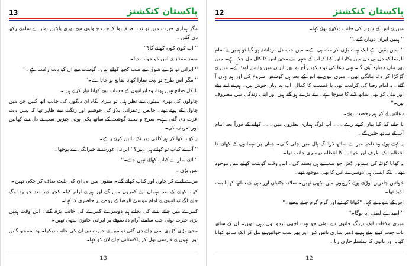پاکستان کنکشنز 12
میں نے اس کے شوہر کی جانب دیکھتے ہوئے کہا۔
'' ہمیں ایران دوبارہ گئے۔''
'' ہمیں یقین ہے ایک بہت بڑی کرامت ہی ہے۔ میں جب دل برداشتہ ہو گیا تو ہمیں نے امام الرضا کو دل ہی دل میں پکارا اور کہا کہ آپ کے شہر سے مجھے اس کا کال مل چکا ہے۔ میں پھر یہاں دوبارہ آؤں گا۔ یہی دعا کی تو دیکھیں آج ہم پھر ایران میں واپس لوٹ آئے۔ میں نے گڑگڑا کر دعا مانگی تھی۔ میری بیوی نے اس کے بعد ہی کوشش شروع کی اور ہم یہاں آ گئے۔ یہ امام رضا کی کرامت تھی یا قسمت کا کمال، اب ہم یہاں خوش ہیں۔ ہم نے اپنے بیٹے اور بیٹی کو بھی ساتھ لانے کا سوچا ہے۔ بیٹے بڑے ہو گئے ہیں اور اپنی زندگی میں مصروف ہیں۔''
دعائیں لے کر ہم رخصت ہوئے۔
نا جانے کیا کیا بیان کرتے رہے۔۔۔ آپ لوگ ہماری نظروں میں۔۔۔ کھانے کے فوراً بعد امام آپ کے ساتھ چلیں گے۔
یہ کہتے ہوئے وہ ناجیہ میرے ساتھ ڈرائنگ ہال میں چلی گئی۔ جہاں پر مہمانوں کے کھانے کا انتظام ایک طرف اور خواتین کا انتظام دوسری جانب تھا۔
یہ کھانا کوئٹہ کی مشہور ڈش جو سب نے ہی پسند کی۔ اس وقت گوشت کھانے میں موجود تھے۔ بلکہ ایسی ہی دوسرے اس کا بھی موجود تھے۔
خواتین چادریں اوڑھے ہوئے گروپوں میں بیٹھی تھیں۔ سلاد، چٹنیاں اور دہی کے ساتھ کھانا بہت لذیذ تھا۔
اس کے شوہر نے کہا، ''کھانا کھائیے اور گرم گرم چائے پیجیے۔''
'' امید ہے لطف آیا ہوگا۔''
میری ملاقات ایک بزرگ خاتون سے ہوئی جو بہت اچھی اردو بول رہی تھیں۔ ان کے ساتھ بات چیت کرتے ہوئے ہم نے ڈھیر ساری باتیں کیں اور پھر سب خواتین نے مل کر ایک ساتھ کھانا کھایا اور باتوں کا سلسلہ جاری رہا۔
12
پاکستان کنکشنز 13
مگر ہماری حیرت میں تو تب اضافہ ہوا کہ جب چاولوں سے بھری پلیٹیں ہمارے سامنے رکھ دی گئیں۔
'' اب کون کون کھائے گا؟''
مسز ممتاز نے اس کو جواب دیا۔
'' ایرانی تو بڑے شوق سے سب کچھ کھاتے ہیں۔ گوشت سے ان کو بہت رغبت ہے۔''
'' مگر اس طرح تو بہت سارا کھانا ضائع ہو جاتا ہے۔''
بالکل ضائع نہیں ہوتا، وہ ایرانیوں کے حساب سے کھانا تیار کرتے ہیں۔
چاولوں کی بھری پلیٹوں سے نظر ہٹی تو میری نگاہ ان دیگوں کی جانب اٹھ گئیں جن میں چاول پکے ہوئے تھے۔ خالص زعفرانی پلاؤ کی خوشبو اور رنگت سے ظاہر تھا کہ ہمیں بہت عزت دی گئی ہے۔ سرخ و سپید گوشت کے ساتھ پکی ہوئی چیزیں سب نے دل سے کھائیں اور تعریف کی۔
یہ کھانا کھا کر ہم کافی دیر تک باتیں کرتے رہے۔
'' آپ نے کباب تو کھائے ہی نہیں؟'' ایرانی عورت نے حیرانگی سے پوچھا۔
'' اتنے سارے کباب کھائے نہیں جاتے۔''
بس پڑی۔
مزے لے لے کر چاول اور کباب کھائے گئے۔ منٹوں میں ہی ان کی پلیٹ صاف کر چکی تھیں۔
کھانا کھانے کے بعد مہمان اپنے کمروں میں گئے اور ہم نے آرام کیا۔ کچھ دیر بعد جو وہ لوگ جانے لگے تو انہوں نے امام موسیٰ الرضا کے روضے پر حاضری کا کہا۔
کمرے میں چائے بنانے کی بجائے ہم دوسرے کمرے کی جانب بڑھ گئے۔ اس وقت ہمیں بڑی حیرت ہوئی جب سامنے آرام دہ صوفے پر ایرانی خاتون بیٹھی تھیں۔
مجھے بڑی کڑوی سی چائے دی گئی تو میں نے حیرت سے ان کی جانب دیکھا۔ وہ سمجھ گئیں اور انہوں نے فارسی بول کر پاکستانی چائے لانے کو کہا۔
13